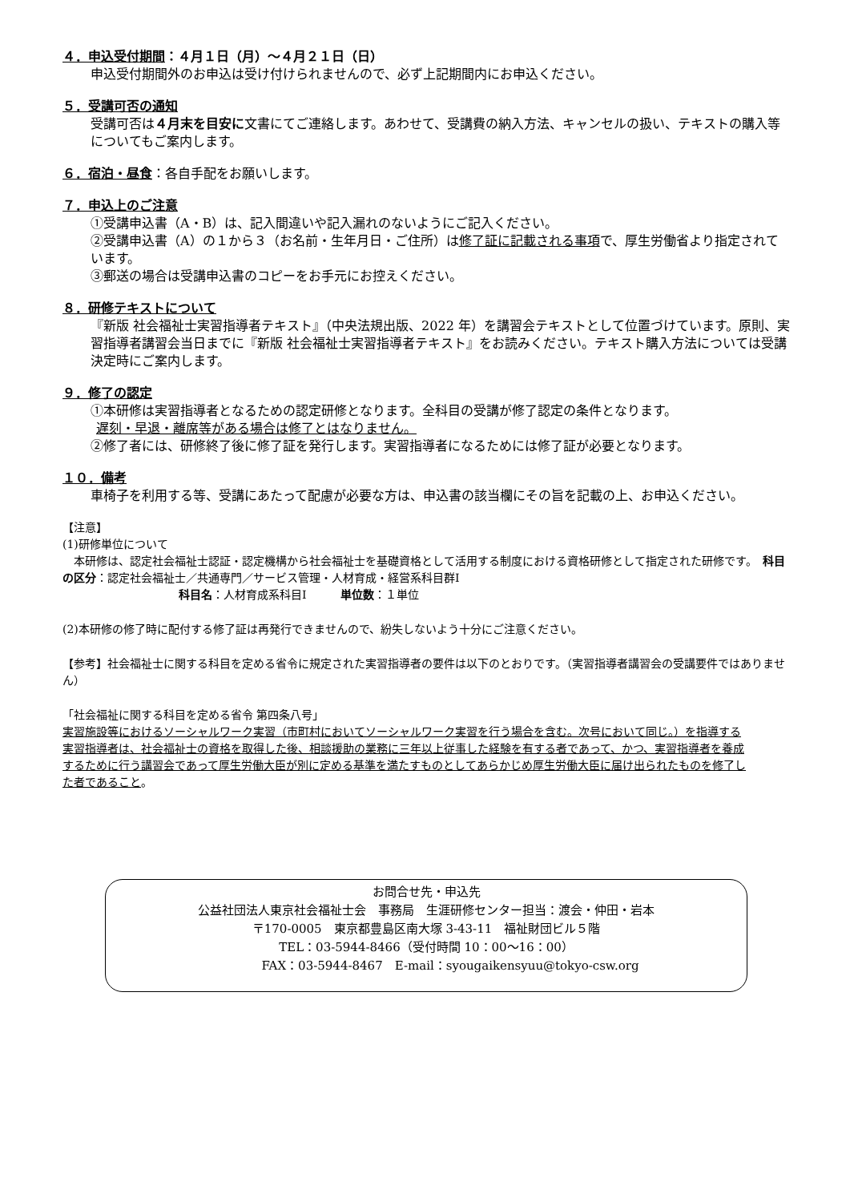４．申込受付期間：４月１日（月）～４月２１日（日）
申込受付期間外のお申込は受け付けられませんので、必ず上記期間内にお申込ください。
５．受講可否の通知
受講可否は４月末を目安に文書にてご連絡します。あわせて、受講費の納入方法、キャンセルの扱い、テキストの購入等についてもご案内します。
６．宿泊・昼食：各自手配をお願いします。
７．申込上のご注意
①受講申込書（A・B）は、記入間違いや記入漏れのないようにご記入ください。
②受講申込書（A）の１から３（お名前・生年月日・ご住所）は修了証に記載される事項で、厚生労働省より指定されています。
③郵送の場合は受講申込書のコピーをお手元にお控えください。
８．研修テキストについて
『新版 社会福祉士実習指導者テキスト』（中央法規出版、2022 年）を講習会テキストとして位置づけています。原則、実習指導者講習会当日までに『新版 社会福祉士実習指導者テキスト』をお読みください。テキスト購入方法については受講決定時にご案内します。
９．修了の認定
①本研修は実習指導者となるための認定研修となります。全科目の受講が修了認定の条件となります。
遅刻・早退・離席等がある場合は修了とはなりません。
②修了者には、研修終了後に修了証を発行します。実習指導者になるためには修了証が必要となります。
１０．備考
車椅子を利用する等、受講にあたって配慮が必要な方は、申込書の該当欄にその旨を記載の上、お申込ください。
【注意】
(1)研修単位について
　本研修は、認定社会福祉士認証・認定機構から社会福祉士を基礎資格として活用する制度における資格研修として指定された研修です。　科目の区分：認定社会福祉士／共通専門／サービス管理・人材育成・経営系科目群Ⅰ
科目名：人材育成系科目Ⅰ　　　単位数：１単位
(2)本研修の修了時に配付する修了証は再発行できませんので、紛失しないよう十分にご注意ください。
【参考】社会福祉士に関する科目を定める省令に規定された実習指導者の要件は以下のとおりです。（実習指導者講習会の受講要件ではありません）
「社会福祉に関する科目を定める省令 第四条八号」
実習施設等におけるソーシャルワーク実習（市町村においてソーシャルワーク実習を行う場合を含む。次号において同じ。）を指導する実習指導者は、社会福祉士の資格を取得した後、相談援助の業務に三年以上従事した経験を有する者であって、かつ、実習指導者を養成するために行う講習会であって厚生労働大臣が別に定める基準を満たすものとしてあらかじめ厚生労働大臣に届け出られたものを修了した者であること。
お問合せ先・申込先
公益社団法人東京社会福祉士会　事務局　生涯研修センター担当：渡会・仲田・岩本
〒170-0005　東京都豊島区南大塚 3-43-11　福祉財団ビル５階
TEL：03-5944-8466（受付時間 10：00～16：00）
FAX：03-5944-8467　E-mail：syougaikensyuu@tokyo-csw.org